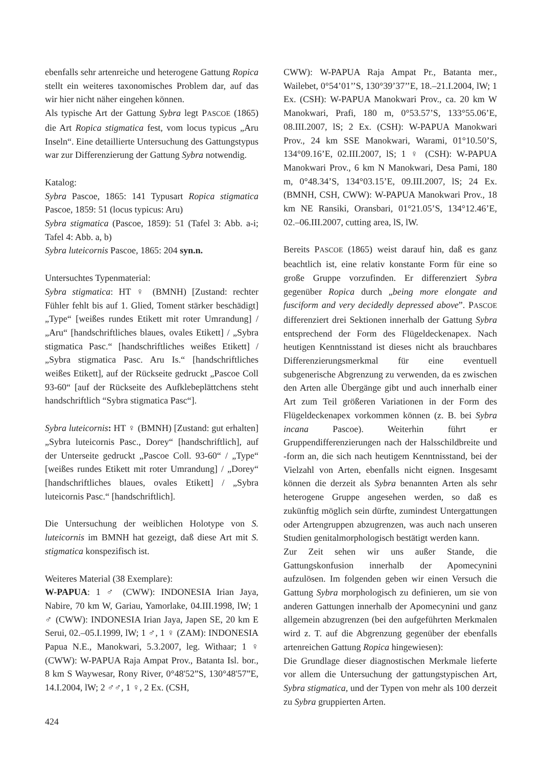ebenfalls sehr artenreiche und heterogene Gattung Ropica stellt ein weiteres taxonomisches Problem dar, auf das wir hier nicht näher eingehen können.
Als typische Art der Gattung Sybra legt PASCOE (1865) die Art Ropica stigmatica fest, vom locus typicus „Aru Inseln“. Eine detaillierte Untersuchung des Gattungstypus war zur Differenzierung der Gattung Sybra notwendig.
Katalog:
Sybra Pascoe, 1865: 141 Typusart Ropica stigmatica Pascoe, 1859: 51 (locus typicus: Aru)
Sybra stigmatica (Pascoe, 1859): 51 (Tafel 3: Abb. a-i; Tafel 4: Abb. a, b)
Sybra luteicornis Pascoe, 1865: 204 syn.n.
Untersuchtes Typenmaterial:
Sybra stigmatica: HT ♀ (BMNH) [Zustand: rechter Fühler fehlt bis auf 1. Glied, Toment stärker beschädigt] „Type“ [weißes rundes Etikett mit roter Umrandung] / „Aru“ [handschriftliches blaues, ovales Etikett] / „Sybra stigmatica Pasc.“ [handschriftliches weißes Etikett] / „Sybra stigmatica Pasc. Aru Is.“ [handschriftliches weißes Etikett], auf der Rückseite gedruckt „Pascoe Coll 93-60“ [auf der Rückseite des Aufklebeplättchens steht handschriftlich “Sybra stigmatica Pasc“].
Sybra luteicornis: HT ♀ (BMNH) [Zustand: gut erhalten] „Sybra luteicornis Pasc., Dorey“ [handschriftlich], auf der Unterseite gedruckt „Pascoe Coll. 93-60“ / „Type“ [weißes rundes Etikett mit roter Umrandung] / „Dorey“ [handschriftliches blaues, ovales Etikett] / „Sybra luteicornis Pasc.“ [handschriftlich].
Die Untersuchung der weiblichen Holotype von S. luteicornis im BMNH hat gezeigt, daß diese Art mit S. stigmatica konspezifisch ist.
Weiteres Material (38 Exemplare):
W-PAPUA: 1 ♂ (CWW): INDONESIA Irian Jaya, Nabire, 70 km W, Gariau, Yamorlake, 04.III.1998, lW; 1 ♂ (CWW): INDONESIA Irian Jaya, Japen SE, 20 km E Serui, 02.–05.I.1999, lW; 1 ♂, 1 ♀ (ZAM): INDONESIA Papua N.E., Manokwari, 5.3.2007, leg. Withaar; 1 ♀ (CWW): W-PAPUA Raja Ampat Prov., Batanta Isl. bor., 8 km S Waywesar, Rony River, 0°48'52”S, 130°48'57”E, 14.I.2004, lW; 2 ♂♂, 1 ♀, 2 Ex. (CSH,
CWW): W-PAPUA Raja Ampat Pr., Batanta mer., Wailebet, 0°54’01’’S, 130°39’37’’E, 18.–21.I.2004, lW; 1 Ex. (CSH): W-PAPUA Manokwari Prov., ca. 20 km W Manokwari, Prafi, 180 m, 0°53.57’S, 133°55.06’E, 08.III.2007, lS; 2 Ex. (CSH): W-PAPUA Manokwari Prov., 24 km SSE Manokwari, Warami, 01°10.50’S, 134°09.16’E, 02.III.2007, lS; 1 ♀ (CSH): W-PAPUA Manokwari Prov., 6 km N Manokwari, Desa Pami, 180 m, 0°48.34’S, 134°03.15’E, 09.III.2007, lS; 24 Ex. (BMNH, CSH, CWW): W-PAPUA Manokwari Prov., 18 km NE Ransiki, Oransbari, 01°21.05’S, 134°12.46’E, 02.–06.III.2007, cutting area, lS, lW.
Bereits PASCOE (1865) weist darauf hin, daß es ganz beachtlich ist, eine relativ konstante Form für eine so große Gruppe vorzufinden. Er differenziert Sybra gegenüber Ropica durch „being more elongate and fusciform and very decidedly depressed above”. PASCOE differenziert drei Sektionen innerhalb der Gattung Sybra entsprechend der Form des Flügeldeckenapex. Nach heutigen Kenntnisstand ist dieses nicht als brauchbares Differenzierungsmerkmal für eine eventuell subgenerische Abgrenzung zu verwenden, da es zwischen den Arten alle Übergänge gibt und auch innerhalb einer Art zum Teil größeren Variationen in der Form des Flügeldeckenapex vorkommen können (z. B. bei Sybra incana Pascoe). Weiterhin führt er Gruppendifferenzierungen nach der Halsschildbreite und -form an, die sich nach heutigem Kenntnisstand, bei der Vielzahl von Arten, ebenfalls nicht eignen. Insgesamt können die derzeit als Sybra benannten Arten als sehr heterogene Gruppe angesehen werden, so daß es zukünftig möglich sein dürfte, zumindest Untergattungen oder Artengruppen abzugrenzen, was auch nach unseren Studien genitalmorphologisch bestätigt werden kann.
Zur Zeit sehen wir uns außer Stande, die Gattungskonfusion innerhalb der Apomecynini aufzulösen. Im folgenden geben wir einen Versuch die Gattung Sybra morphologisch zu definieren, um sie von anderen Gattungen innerhalb der Apomecynini und ganz allgemein abzugrenzen (bei den aufgeführten Merkmalen wird z. T. auf die Abgrenzung gegenüber der ebenfalls artenreichen Gattung Ropica hingewiesen):
Die Grundlage dieser diagnostischen Merkmale lieferte vor allem die Untersuchung der gattungstypischen Art, Sybra stigmatica, und der Typen von mehr als 100 derzeit zu Sybra gruppierten Arten.
424